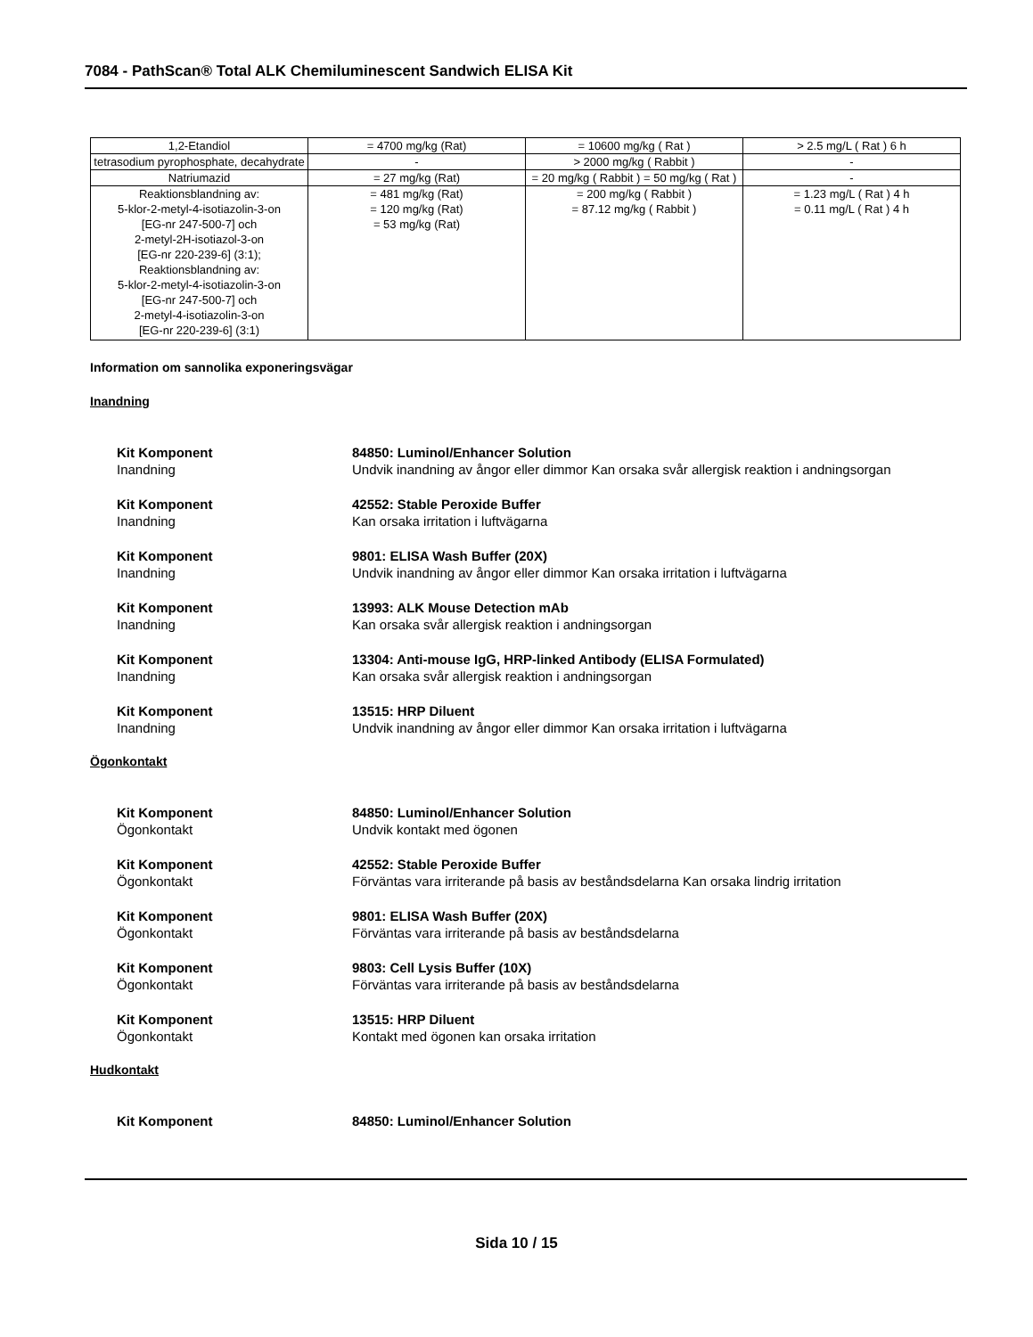7084 - PathScan® Total ALK Chemiluminescent Sandwich ELISA Kit
| 1,2-Etandiol | = 4700 mg/kg (Rat) | = 10600 mg/kg ( Rat ) | > 2.5 mg/L ( Rat ) 6 h |
| tetrasodium pyrophosphate, decahydrate | - | > 2000 mg/kg ( Rabbit ) | - |
| Natriumazid | = 27 mg/kg (Rat) | = 20 mg/kg ( Rabbit ) = 50 mg/kg ( Rat ) | - |
| Reaktionsblandning av: 5-klor-2-metyl-4-isotiazolin-3-on [EG-nr 247-500-7] och 2-metyl-2H-isotiazol-3-on [EG-nr 220-239-6] (3:1); Reaktionsblandning av: 5-klor-2-metyl-4-isotiazolin-3-on [EG-nr 247-500-7] och 2-metyl-4-isotiazolin-3-on [EG-nr 220-239-6] (3:1) | = 481 mg/kg (Rat) = 120 mg/kg (Rat) = 53 mg/kg (Rat) | = 200 mg/kg ( Rabbit ) = 87.12 mg/kg ( Rabbit ) | = 1.23 mg/L ( Rat ) 4 h = 0.11 mg/L ( Rat ) 4 h |
Information om sannolika exponeringsvägar
Inandning
Kit Komponent
Inandning
84850: Luminol/Enhancer Solution
Undvik inandning av ångor eller dimmor Kan orsaka svår allergisk reaktion i andningsorgan
Kit Komponent
Inandning
42552: Stable Peroxide Buffer
Kan orsaka irritation i luftvägarna
Kit Komponent
Inandning
9801: ELISA Wash Buffer (20X)
Undvik inandning av ångor eller dimmor Kan orsaka irritation i luftvägarna
Kit Komponent
Inandning
13993: ALK Mouse Detection mAb
Kan orsaka svår allergisk reaktion i andningsorgan
Kit Komponent
Inandning
13304: Anti-mouse IgG, HRP-linked Antibody (ELISA Formulated)
Kan orsaka svår allergisk reaktion i andningsorgan
Kit Komponent
Inandning
13515: HRP Diluent
Undvik inandning av ångor eller dimmor Kan orsaka irritation i luftvägarna
Ögonkontakt
Kit Komponent
Ögonkontakt
84850: Luminol/Enhancer Solution
Undvik kontakt med ögonen
Kit Komponent
Ögonkontakt
42552: Stable Peroxide Buffer
Förväntas vara irriterande på basis av beståndsdelarna Kan orsaka lindrig irritation
Kit Komponent
Ögonkontakt
9801: ELISA Wash Buffer (20X)
Förväntas vara irriterande på basis av beståndsdelarna
Kit Komponent
Ögonkontakt
9803: Cell Lysis Buffer (10X)
Förväntas vara irriterande på basis av beståndsdelarna
Kit Komponent
Ögonkontakt
13515: HRP Diluent
Kontakt med ögonen kan orsaka irritation
Hudkontakt
Kit Komponent 84850: Luminol/Enhancer Solution
Sida 10 / 15